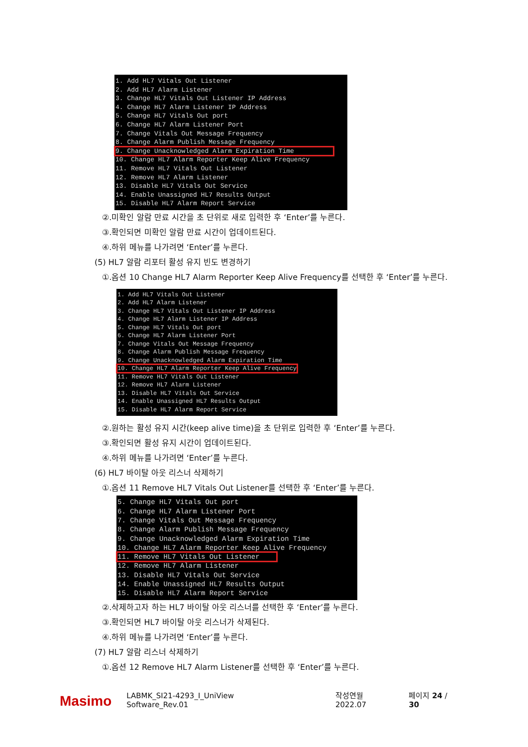1. Add HL7 Vitals Out Listener 2. Add HL7 Alarm Listener 3. Change HL7 Vitals Out Listener IP Address 4. Change HL7 Alarm Listener IP Address 5. Change HL7 Vitals Out port 6. Change HL7 Alarm Listener Port 7. Change Vitals Out Message Frequency 8. Change Alarm Publish Message Frequency 9. Change Unacknowledged Alarm Expiration Time 10. Change HL7 Alarm Reporter Keep Alive Frequency 11. Remove HL7 Vitals Out Listener 12. Remove HL7 Alarm Listener 13. Disable HL7 Vitals Out Service 14. Enable Unassigned HL7 Results Output 15. Disable HL7 Alarm Report Service
②.미확인 알람 만료 시간을 초 단위로 새로 입력한 후 ‘Enter’를 누른다.
③.확인되면 미확인 알람 만료 시간이 업데이트된다.
④.하위 메뉴를 나가려면 ‘Enter’를 누른다.
(5) HL7 알람 리포터 활성 유지 빈도 변경하기
①.옵션 10 Change HL7 Alarm Reporter Keep Alive Frequency를 선택한 후 ‘Enter’를 누른다.
1. Add HL7 Vitals Out Listener 2. Add HL7 Alarm Listener 3. Change HL7 Vitals Out Listener IP Address 4. Change HL7 Alarm Listener IP Address 5. Change HL7 Vitals Out port 6. Change HL7 Alarm Listener Port 7. Change Vitals Out Message Frequency 8. Change Alarm Publish Message Frequency 9. Change Unacknowledged Alarm Expiration Time 10. Change HL7 Alarm Reporter Keep Alive Frequency 11. Remove HL7 Vitals Out Listener 12. Remove HL7 Alarm Listener 13. Disable HL7 Vitals Out Service 14. Enable Unassigned HL7 Results Output 15. Disable HL7 Alarm Report Service
②.원하는 활성 유지 시간(keep alive time)을 초 단위로 입력한 후 ‘Enter’를 누른다.
③.확인되면 활성 유지 시간이 업데이트된다.
④.하위 메뉴를 나가려면 ‘Enter’를 누른다.
(6) HL7 바이탈 아웃 리스너 삭제하기
①.옵션 11 Remove HL7 Vitals Out Listener를 선택한 후 ‘Enter’를 누른다.
5. Change HL7 Vitals Out port 6. Change HL7 Alarm Listener Port 7. Change Vitals Out Message Frequency 8. Change Alarm Publish Message Frequency 9. Change Unacknowledged Alarm Expiration Time 10. Change HL7 Alarm Reporter Keep Alive Frequency 11. Remove HL7 Vitals Out Listener 12. Remove HL7 Alarm Listener 13. Disable HL7 Vitals Out Service 14. Enable Unassigned HL7 Results Output 15. Disable HL7 Alarm Report Service
②.삭제하고자 하는 HL7 바이탈 아웃 리스너를 선택한 후 ‘Enter’를 누른다.
③.확인되면 HL7 바이탈 아웃 리스너가 삭제된다.
④.하위 메뉴를 나가려면 ‘Enter’를 누른다.
(7) HL7 알람 리스너 삭제하기
①.옵션 12 Remove HL7 Alarm Listener를 선택한 후 ‘Enter’를 누른다.
Masimo LABMK_SI21-4293_I_UniView Software_Rev.01 작성연월 2022.07 페이지 24 / 30